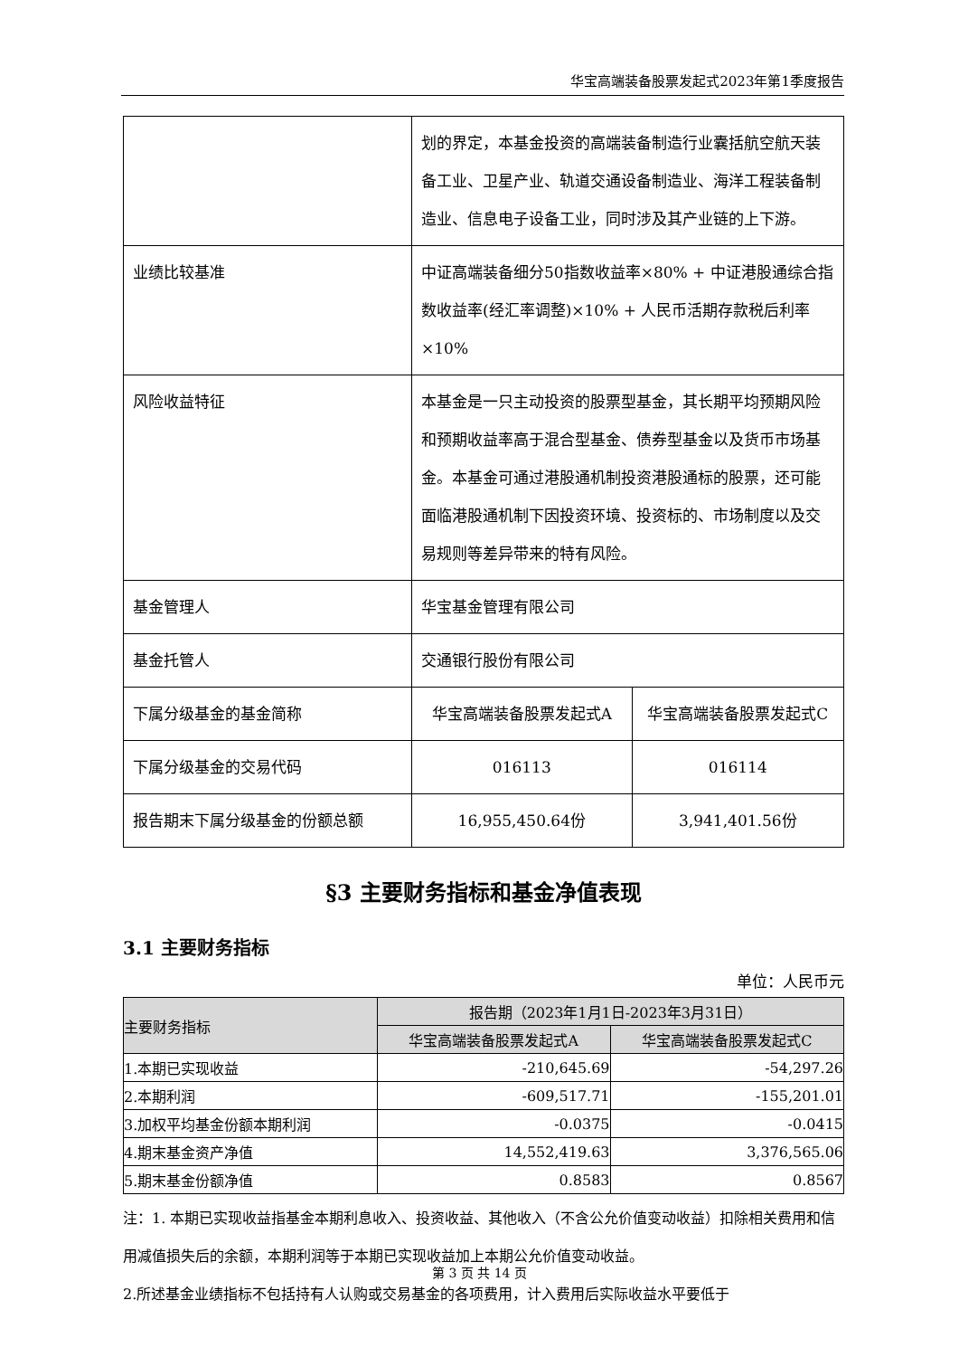华宝高端装备股票发起式2023年第1季度报告
| | 划的界定，本基金投资的高端装备制造行业囊括航空航天装备工业、卫星产业、轨道交通设备制造业、海洋工程装备制造业、信息电子设备工业，同时涉及其产业链的上下游。 | |
| 业绩比较基准 | 中证高端装备细分50指数收益率×80% + 中证港股通综合指数收益率(经汇率调整)×10% + 人民币活期存款税后利率×10% | |
| 风险收益特征 | 本基金是一只主动投资的股票型基金，其长期平均预期风险和预期收益率高于混合型基金、债券型基金以及货币市场基金。本基金可通过港股通机制投资港股通标的股票，还可能面临港股通机制下因投资环境、投资标的、市场制度以及交易规则等差异带来的特有风险。 | |
| 基金管理人 | 华宝基金管理有限公司 | |
| 基金托管人 | 交通银行股份有限公司 | |
| 下属分级基金的基金简称 | 华宝高端装备股票发起式A | 华宝高端装备股票发起式C |
| 下属分级基金的交易代码 | 016113 | 016114 |
| 报告期末下属分级基金的份额总额 | 16,955,450.64份 | 3,941,401.56份 |
§3 主要财务指标和基金净值表现
3.1 主要财务指标
单位：人民币元
| 主要财务指标 | 报告期（2023年1月1日-2023年3月31日） | |
| --- | --- | --- |
| | 华宝高端装备股票发起式A | 华宝高端装备股票发起式C |
| 1.本期已实现收益 | -210,645.69 | -54,297.26 |
| 2.本期利润 | -609,517.71 | -155,201.01 |
| 3.加权平均基金份额本期利润 | -0.0375 | -0.0415 |
| 4.期末基金资产净值 | 14,552,419.63 | 3,376,565.06 |
| 5.期末基金份额净值 | 0.8583 | 0.8567 |
注：1. 本期已实现收益指基金本期利息收入、投资收益、其他收入（不含公允价值变动收益）扣除相关费用和信用减值损失后的余额，本期利润等于本期已实现收益加上本期公允价值变动收益。
2.所述基金业绩指标不包括持有人认购或交易基金的各项费用，计入费用后实际收益水平要低于
第 3 页 共 14 页